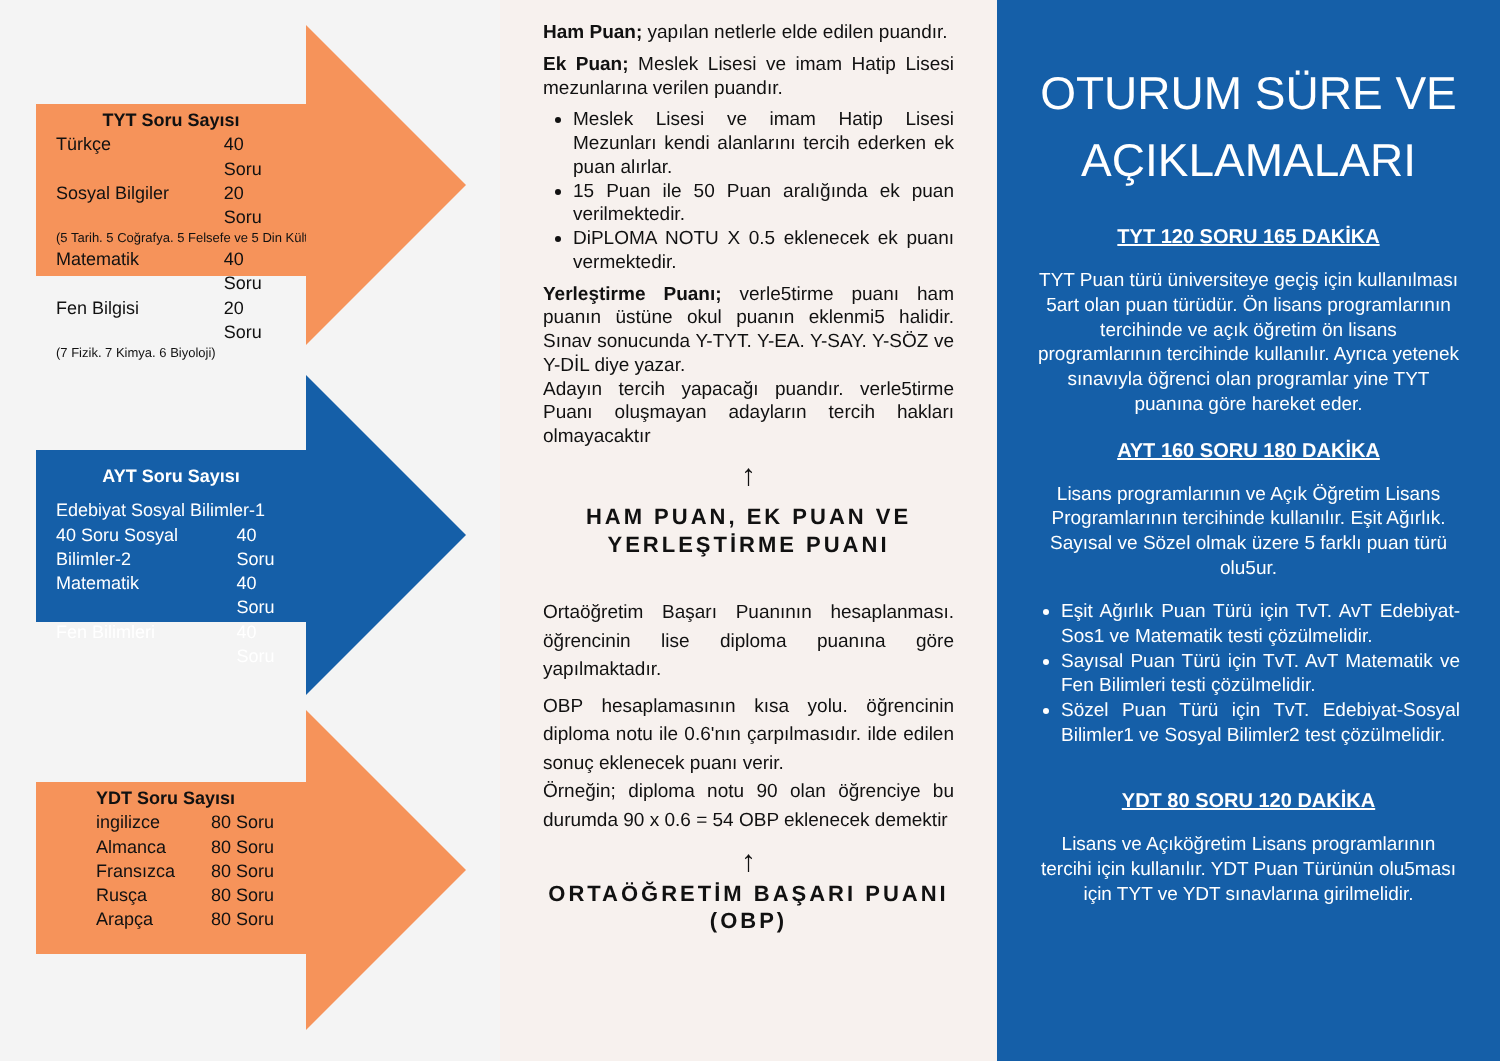TYT Soru Sayısı
Türkçe 40 Soru
Sosyal Bilgiler 20 Soru
(5 Tarih. 5 Coğrafya. 5 Felsefe ve 5 Din Kültürü)
Matematik 40 Soru
Fen Bilgisi 20 Soru
(7 Fizik. 7 Kimya. 6 Biyoloji)
AYT Soru Sayısı
Edebiyat Sosyal Bilimler-1
40 Soru Sosyal Bilimler-2 40 Soru
Matematik 40 Soru
Fen Bilimleri 40 Soru
YDT Soru Sayısı
ingilizce 80 Soru
Almanca 80 Soru
Fransızca 80 Soru
Rusça 80 Soru
Arapça 80 Soru
Ham Puan; yapılan netlerle elde edilen puandır.
Ek Puan; Meslek Lisesi ve imam Hatip Lisesi mezunlarına verilen puandır.
Meslek Lisesi ve imam Hatip Lisesi Mezunları kendi alanlarını tercih ederken ek puan alırlar.
15 Puan ile 50 Puan aralığında ek puan verilmektedir.
DiPLOMA NOTU X 0.5 eklenecek ek puanı vermektedir.
Yerleştirme Puanı; verle5tirme puanı ham puanın üstüne okul puanın eklenmi5 halidir. Sınav sonucunda Y-TYT. Y-EA. Y-SAY. Y-SÖZ ve Y-DİL diye yazar.
Adayın tercih yapacağı puandır. verle5tirme Puanı oluşmayan adayların tercih hakları olmayacaktır
↑
HAM PUAN, EK PUAN VE YERLEŞTİRME PUANI
Ortaöğretim Başarı Puanının hesaplanması. öğrencinin lise diploma puanına göre yapılmaktadır.
OBP hesaplamasının kısa yolu. öğrencinin diploma notu ile 0.6'nın çarpılmasıdır. ilde edilen sonuç eklenecek puanı verir.
Örneğin; diploma notu 90 olan öğrenciye bu durumda 90 x 0.6 = 54 OBP eklenecek demektir
↑
ORTAÖĞRETİM BAŞARI PUANI (OBP)
OTURUM SÜRE VE AÇIKLAMALARI
TYT 120 SORU 165 DAKİKA
TYT Puan türü üniversiteye geçiş için kullanılması 5art olan puan türüdür. Ön lisans programlarının tercihinde ve açık öğretim ön lisans programlarının tercihinde kullanılır. Ayrıca yetenek sınavıyla öğrenci olan programlar yine TYT puanına göre hareket eder.
AYT 160 SORU 180 DAKİKA
Lisans programlarının ve Açık Öğretim Lisans Programlarının tercihinde kullanılır. Eşit Ağırlık. Sayısal ve Sözel olmak üzere 5 farklı puan türü olu5ur.
Eşit Ağırlık Puan Türü için TvT. AvT Edebiyat-Sos1 ve Matematik testi çözülmelidir.
Sayısal Puan Türü için TvT. AvT Matematik ve Fen Bilimleri testi çözülmelidir.
Sözel Puan Türü için TvT. Edebiyat-Sosyal Bilimler1 ve Sosyal Bilimler2 test çözülmelidir.
YDT 80 SORU 120 DAKİKA
Lisans ve Açıköğretim Lisans programlarının tercihi için kullanılır. YDT Puan Türünün olu5ması için TYT ve YDT sınavlarına girilmelidir.